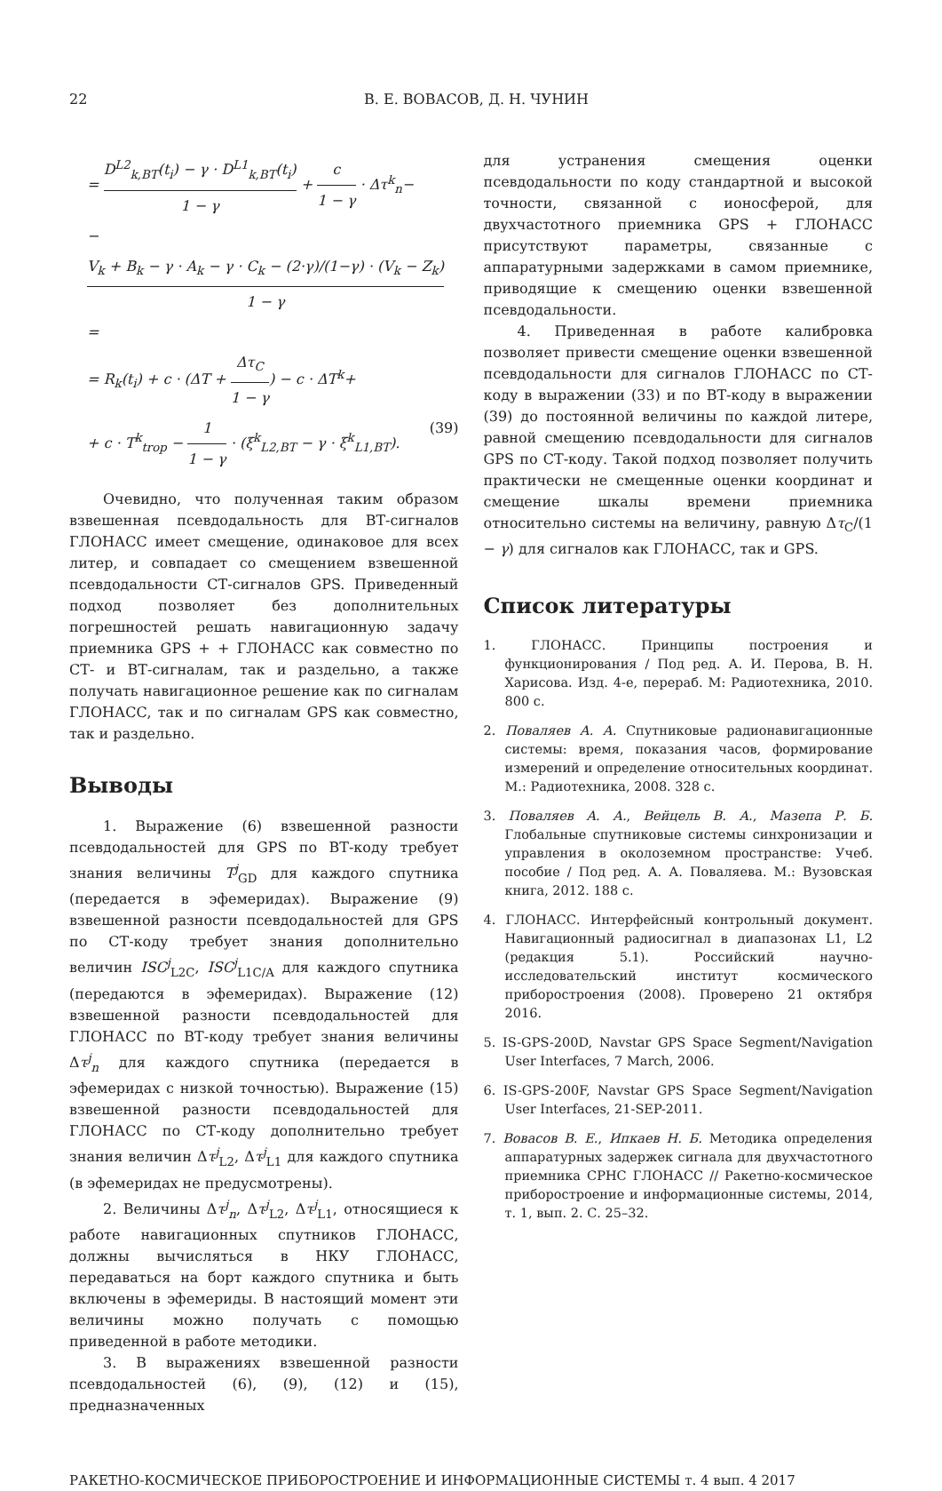22 В. Е. ВОВАСОВ, Д. Н. ЧУНИН
= D<sup>L2</sup><sub>k,BT</sub>(t<sub>i</sub>) − γ · D<sup>L1</sup><sub>k,BT</sub>(t<sub>i</sub>) 1 − γ + c 1 − γ · Δτ<sup>k</sup><sub>n</sub>−
− V<sub>k</sub> + B<sub>k</sub> − γ · A<sub>k</sub> − γ · C<sub>k</sub> − (2·γ)/(1−γ) · (V<sub>k</sub> − Z<sub>k</sub>) 1 − γ =
= R<sub>k</sub>(t<sub>i</sub>) + c · (ΔT + Δτ<sub>C</sub> 1 − γ) − c · ΔT<sup>k</sup>+
+ c · T<sup>k</sup><sub>trop</sub> − 1 1 − γ · (ξ<sup>k</sup><sub>L2,BT</sub> − γ · ξ<sup>k</sup><sub>L1,BT</sub>). (39)
Очевидно, что полученная таким образом взвешенная псевдодальность для ВТ-сигналов ГЛОНАСС имеет смещение, одинаковое для всех литер, и совпадает со смещением взвешенной псевдодальности СТ-сигналов GPS. Приведенный подход позволяет без дополнительных погрешностей решать навигационную задачу приемника GPS + + ГЛОНАСС как совместно по СТ- и ВТ-сигналам, так и раздельно, а также получать навигационное решение как по сигналам ГЛОНАСС, так и по сигналам GPS как совместно, так и раздельно.
Выводы
1. Выражение (6) взвешенной разности псевдодальностей для GPS по ВТ-коду требует знания величины T<sup>j</sup><sub>GD</sub> для каждого спутника (передается в эфемеридах). Выражение (9) взвешенной разности псевдодальностей для GPS по СТ-коду требует знания дополнительно величин ISC<sup>j</sup><sub>L2C</sub>, ISC<sup>j</sup><sub>L1C/A</sub> для каждого спутника (передаются в эфемеридах). Выражение (12) взвешенной разности псевдодальностей для ГЛОНАСС по ВТ-коду требует знания величины Δτ<sup>j</sup><sub>n</sub> для каждого спутника (передается в эфемеридах с низкой точностью). Выражение (15) взвешенной разности псевдодальностей для ГЛОНАСС по СТ-коду дополнительно требует знания величин Δτ<sup>j</sup><sub>L2</sub>, Δτ<sup>j</sup><sub>L1</sub> для каждого спутника (в эфемеридах не предусмотрены).
2. Величины Δτ<sup>j</sup><sub>n</sub>, Δτ<sup>j</sup><sub>L2</sub>, Δτ<sup>j</sup><sub>L1</sub>, относящиеся к работе навигационных спутников ГЛОНАСС, должны вычисляться в НКУ ГЛОНАСС, передаваться на борт каждого спутника и быть включены в эфемериды. В настоящий момент эти величины можно получать с помощью приведенной в работе методики.
3. В выражениях взвешенной разности псевдодальностей (6), (9), (12) и (15), предназначенных
для устранения смещения оценки псевдодальности по коду стандартной и высокой точности, связанной с ионосферой, для двухчастотного приемника GPS + ГЛОНАСС присутствуют параметры, связанные с аппаратурными задержками в самом приемнике, приводящие к смещению оценки взвешенной псевдодальности.
4. Приведенная в работе калибровка позволяет привести смещение оценки взвешенной псевдодальности для сигналов ГЛОНАСС по СТ-коду в выражении (33) и по ВТ-коду в выражении (39) до постоянной величины по каждой литере, равной смещению псевдодальности для сигналов GPS по СТ-коду. Такой подход позволяет получить практически не смещенные оценки координат и смещение шкалы времени приемника относительно системы на величину, равную Δτ<sub>C</sub>/(1 − γ) для сигналов как ГЛОНАСС, так и GPS.
Список литературы
1. ГЛОНАСС. Принципы построения и функционирования / Под ред. А. И. Перова, В. Н. Харисова. Изд. 4-е, перераб. М: Радиотехника, 2010. 800 с.
2. Поваляев А. А. Спутниковые радионавигационные системы: время, показания часов, формирование измерений и определение относительных координат. М.: Радиотехника, 2008. 328 с.
3. Поваляев А. А., Вейцель В. А., Мазепа Р. Б. Глобальные спутниковые системы синхронизации и управления в околоземном пространстве: Учеб. пособие / Под ред. А. А. Поваляева. М.: Вузовская книга, 2012. 188 с.
4. ГЛОНАСС. Интерфейсный контрольный документ. Навигационный радиосигнал в диапазонах L1, L2 (редакция 5.1). Российский научно-исследовательский институт космического приборостроения (2008). Проверено 21 октября 2016.
5. IS-GPS-200D, Navstar GPS Space Segment/Navigation User Interfaces, 7 March, 2006.
6. IS-GPS-200F, Navstar GPS Space Segment/Navigation User Interfaces, 21-SEP-2011.
7. Вовасов В. Е., Ипкаев Н. Б. Методика определения аппаратурных задержек сигнала для двухчастотного приемника СРНС ГЛОНАСС // Ракетно-космическое приборостроение и информационные системы, 2014, т. 1, вып. 2. С. 25–32.
РАКЕТНО-КОСМИЧЕСКОЕ ПРИБОРОСТРОЕНИЕ И ИНФОРМАЦИОННЫЕ СИСТЕМЫ т. 4 вып. 4 2017